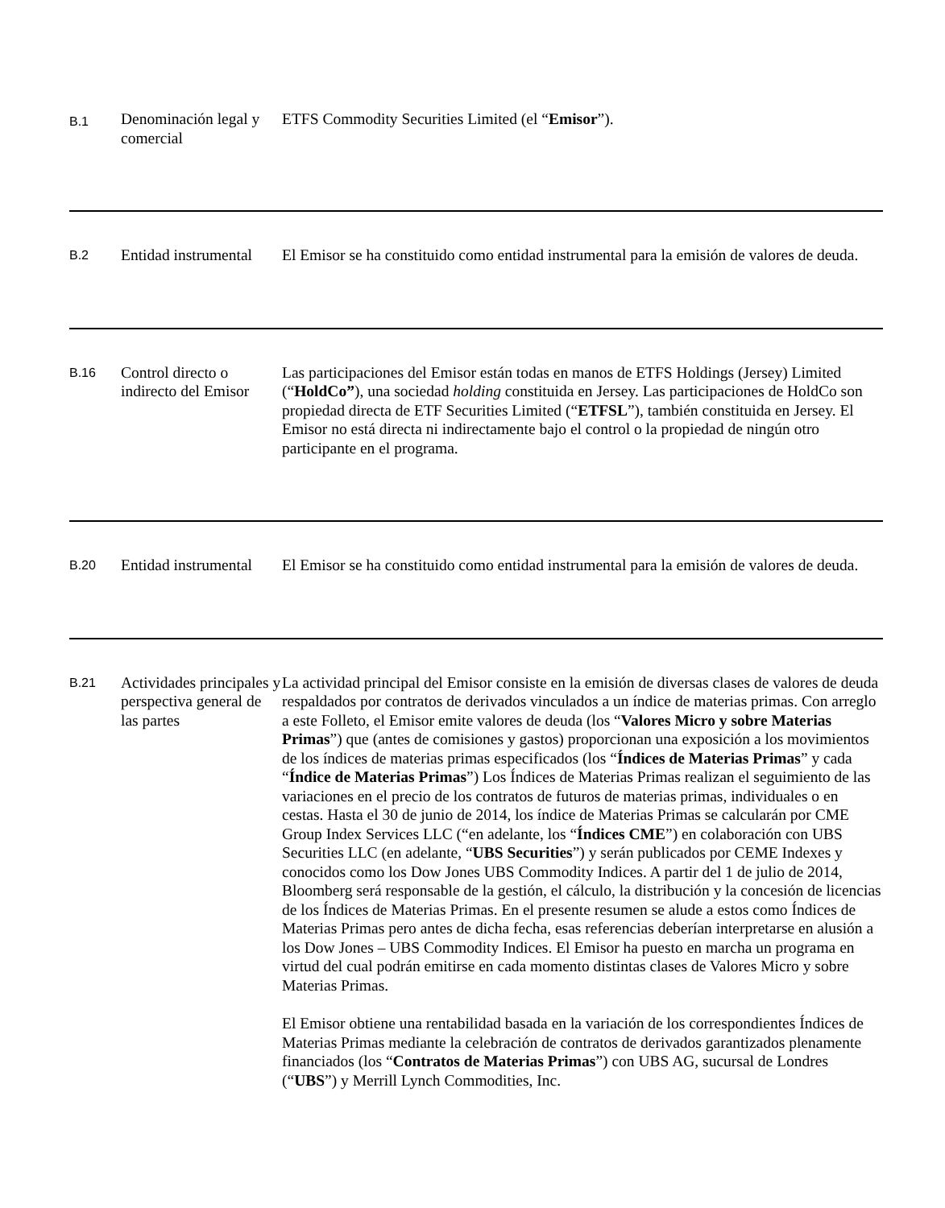| B.1 | Denominación legal y comercial | ETFS Commodity Securities Limited (el “ Emisor ”). |
| B.2 | Entidad instrumental | El Emisor se ha constituido como entidad instrumental para la emisión de valores de deuda. |
| B.16 | Control directo o indirecto del Emisor | Las participaciones del Emisor están todas en manos de ETFS Holdings (Jersey) Limited (“ HoldCo” ), una sociedad holding constituida en Jersey. Las participaciones de HoldCo son propiedad directa de ETF Securities Limited (“ ETFSL ”), también constituida en Jersey. El Emisor no está directa ni indirectamente bajo el control o la propiedad de ningún otro participante en el programa. |
| B.20 | Entidad instrumental | El Emisor se ha constituido como entidad instrumental para la emisión de valores de deuda. |
| B.21 | Actividades principales y perspectiva general de las partes | La actividad principal del Emisor consiste en la emisión de diversas clases de valores de deuda respaldados por contratos de derivados vinculados a un índice de materias primas. Con arreglo a este Folleto, el Emisor emite valores de deuda (los “ Valores Micro y sobre Materias Primas ”) que (antes de comisiones y gastos) proporcionan una exposición a los movimientos de los índices de materias primas especificados (los “ Índices de Materias Primas ” y cada “ Índice de Materias Primas ”) Los Índices de Materias Primas realizan el seguimiento de las variaciones en el precio de los contratos de futuros de materias primas, individuales o en cestas. Hasta el 30 de junio de 2014, los índice de Materias Primas se calcularán por CME Group Index Services LLC (“en adelante, los “ Índices CME ”) en colaboración con UBS Securities LLC (en adelante, “ UBS Securities ”) y serán publicados por CEME Indexes y conocidos como los Dow Jones UBS Commodity Indices. A partir del 1 de julio de 2014, Bloomberg será responsable de la gestión, el cálculo, la distribución y la concesión de licencias de los Índices de Materias Primas. En el presente resumen se alude a estos como Índices de Materias Primas pero antes de dicha fecha, esas referencias deberían interpretarse en alusión a los Dow Jones – UBS Commodity Indices. El Emisor ha puesto en marcha un programa en virtud del cual podrán emitirse en cada momento distintas clases de Valores Micro y sobre Materias Primas. El Emisor obtiene una rentabilidad basada en la variación de los correspondientes Índices de Materias Primas mediante la celebración de contratos de derivados garantizados plenamente financiados (los “ Contratos de Materias Primas ”) con UBS AG, sucursal de Londres (“ UBS ”) y Merrill Lynch Commodities, Inc. |